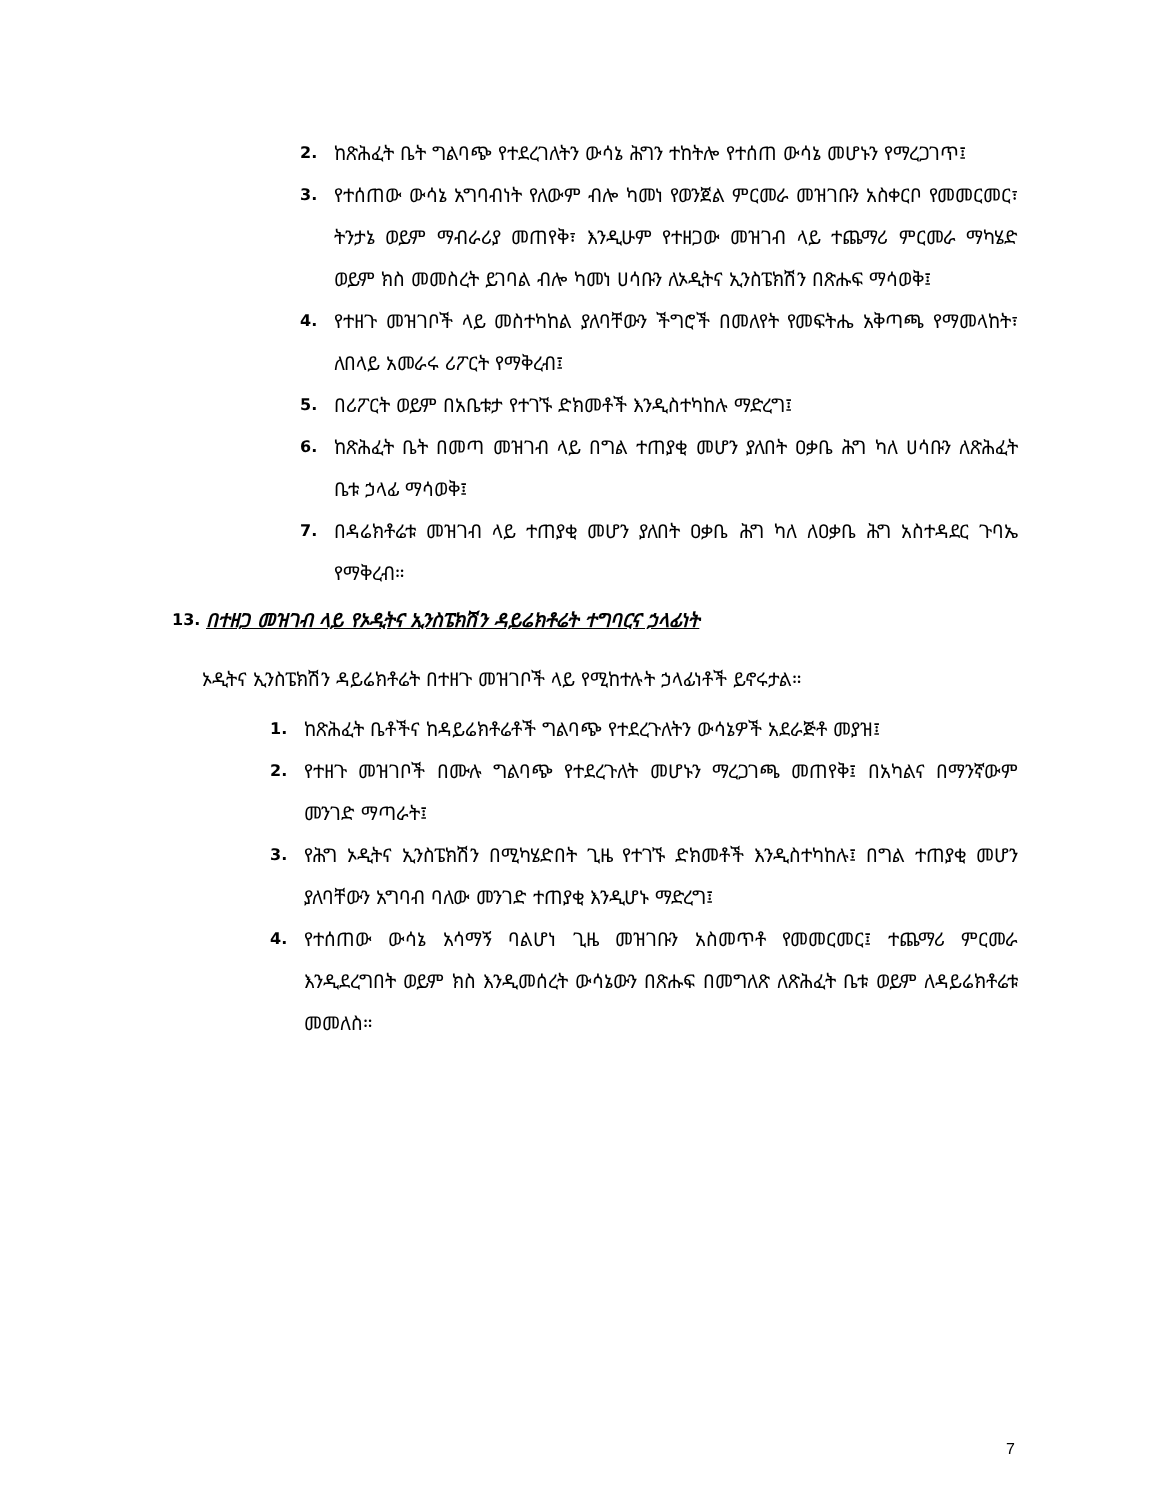2. ከጽሕፈት ቤት ግልባጭ የተደረገለትን ውሳኔ ሕግን ተከትሎ የተሰጠ ውሳኔ መሆኑን የማረጋገጥ፤
3. የተሰጠው ውሳኔ አግባብነት የለውም ብሎ ካመነ የወንጀል ምርመራ መዝገቡን አስቀርቦ የመመርመር፣ ትንታኔ ወይም ማብራሪያ መጠየቅ፣ እንዲሁም የተዘጋው መዝገብ ላይ ተጨማሪ ምርመራ ማካሄድ ወይም ክስ መመስረት ይገባል ብሎ ካመነ ሀሳቡን ለኦዲትና ኢንስፔክሽን በጽሑፍ ማሳወቅ፤
4. የተዘጉ መዝገቦች ላይ መስተካከል ያለባቸውን ችግሮች በመለየት የመፍትሔ አቅጣጫ የማመላከት፣ ለበላይ አመራሩ ሪፖርት የማቅረብ፤
5. በሪፖርት ወይም በአቤቱታ የተገኙ ድክመቶች እንዲስተካከሉ ማድረግ፤
6. ከጽሕፈት ቤት በመጣ መዝገብ ላይ በግል ተጠያቂ መሆን ያለበት ዐቃቤ ሕግ ካለ ሀሳቡን ለጽሕፈት ቤቱ ኃላፊ ማሳወቅ፤
7. በዳሬክቶሬቱ መዝገብ ላይ ተጠያቂ መሆን ያለበት ዐቃቤ ሕግ ካለ ለዐቃቤ ሕግ አስተዳደር ጉባኤ የማቅረብ።
13. በተዘጋ መዝገብ ላይ የኦዲትና ኢንስፔክሽን ዳይሬክቶሬት ተግባርና ኃላፊነት
ኦዲትና ኢንስፔክሽን ዳይሬክቶሬት በተዘጉ መዝገቦች ላይ የሚከተሉት ኃላፊነቶች ይኖሩታል።
1. ከጽሕፈት ቤቶችና ከዳይሬክቶሬቶች ግልባጭ የተደረጉለትን ውሳኔዎች አደራጅቶ መያዝ፤
2. የተዘጉ መዝገቦች በሙሉ ግልባጭ የተደረጉለት መሆኑን ማረጋገጫ መጠየቅ፤ በአካልና በማንኛውም መንገድ ማጣራት፤
3. የሕግ ኦዲትና ኢንስፔክሽን በሚካሄድበት ጊዜ የተገኙ ድክመቶች እንዲስተካከሉ፤ በግል ተጠያቂ መሆን ያለባቸውን አግባብ ባለው መንገድ ተጠያቂ እንዲሆኑ ማድረግ፤
4. የተሰጠው ውሳኔ አሳማኝ ባልሆነ ጊዜ መዝገቡን አስመጥቶ የመመርመር፤ ተጨማሪ ምርመራ እንዲደረግበት ወይም ክስ እንዲመሰረት ውሳኔውን በጽሑፍ በመግለጽ ለጽሕፈት ቤቱ ወይም ለዳይሬክቶሬቱ መመለስ።
7